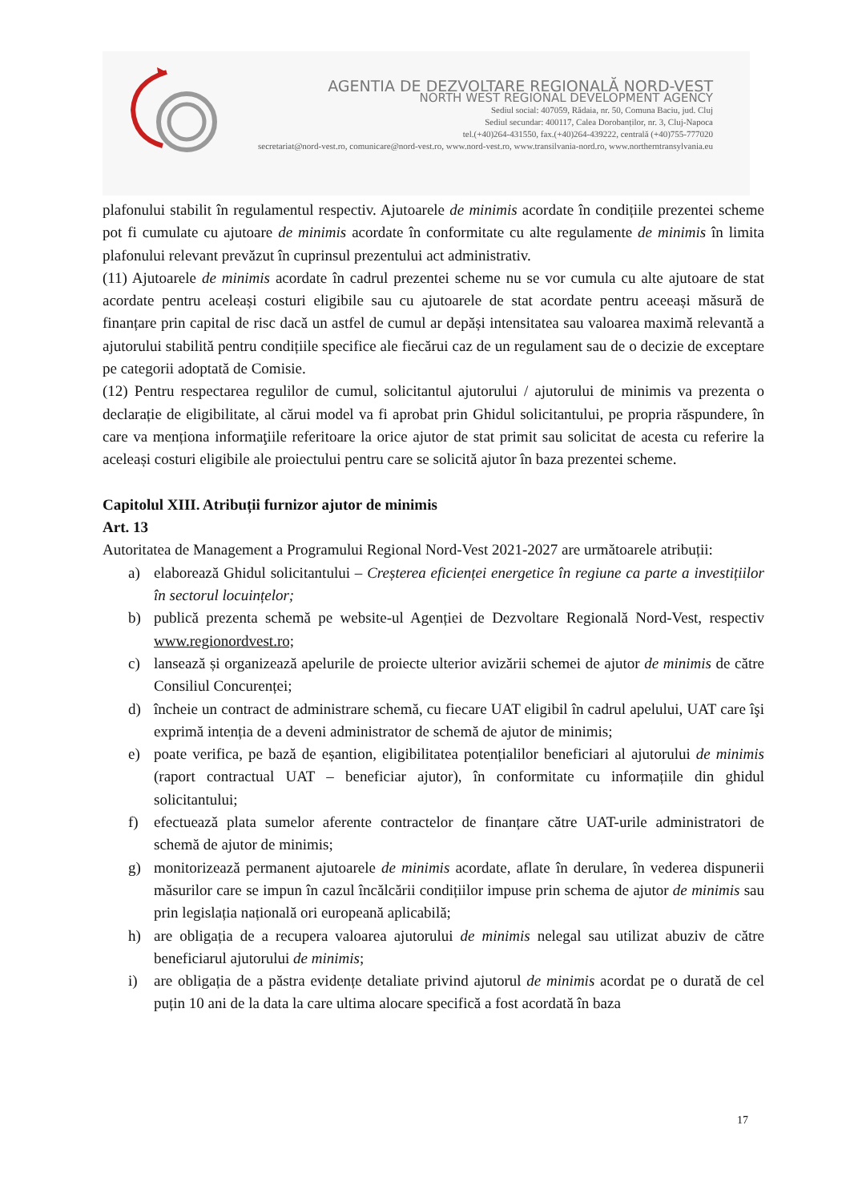AGENTIA DE DEZVOLTARE REGIONALĂ NORD-VEST
NORTH WEST REGIONAL DEVELOPMENT AGENCY
Sediul social: 407059, Rădaia, nr. 50, Comuna Baciu, jud. Cluj
Sediul secundar: 400117, Calea Dorobanților, nr. 3, Cluj-Napoca
tel.(+40)264-431550, fax.(+40)264-439222, centrală (+40)755-777020
secretariat@nord-vest.ro, comunicare@nord-vest.ro, www.nord-vest.ro, www.transilvania-nord.ro, www.northerntransylvania.eu
plafonului stabilit în regulamentul respectiv. Ajutoarele de minimis acordate în condițiile prezentei scheme pot fi cumulate cu ajutoare de minimis acordate în conformitate cu alte regulamente de minimis în limita plafonului relevant prevăzut în cuprinsul prezentului act administrativ.
(11) Ajutoarele de minimis acordate în cadrul prezentei scheme nu se vor cumula cu alte ajutoare de stat acordate pentru aceleași costuri eligibile sau cu ajutoarele de stat acordate pentru aceeași măsură de finanțare prin capital de risc dacă un astfel de cumul ar depăși intensitatea sau valoarea maximă relevantă a ajutorului stabilită pentru condițiile specifice ale fiecărui caz de un regulament sau de o decizie de exceptare pe categorii adoptată de Comisie.
(12) Pentru respectarea regulilor de cumul, solicitantul ajutorului / ajutorului de minimis va prezenta o declarație de eligibilitate, al cărui model va fi aprobat prin Ghidul solicitantului, pe propria răspundere, în care va menționa informaţiile referitoare la orice ajutor de stat primit sau solicitat de acesta cu referire la aceleași costuri eligibile ale proiectului pentru care se solicită ajutor în baza prezentei scheme.
Capitolul XIII. Atribuții furnizor ajutor de minimis
Art. 13
Autoritatea de Management a Programului Regional Nord-Vest 2021-2027 are următoarele atribuții:
a) elaborează Ghidul solicitantului – Creșterea eficienței energetice în regiune ca parte a investițiilor în sectorul locuințelor;
b) publică prezenta schemă pe website-ul Agenției de Dezvoltare Regională Nord-Vest, respectiv www.regionordvest.ro;
c) lansează și organizează apelurile de proiecte ulterior avizării schemei de ajutor de minimis de către Consiliul Concurenței;
d) încheie un contract de administrare schemă, cu fiecare UAT eligibil în cadrul apelului, UAT care îşi exprimă intenția de a deveni administrator de schemă de ajutor de minimis;
e) poate verifica, pe bază de eșantion, eligibilitatea potențialilor beneficiari al ajutorului de minimis (raport contractual UAT – beneficiar ajutor), în conformitate cu informațiile din ghidul solicitantului;
f) efectuează plata sumelor aferente contractelor de finanțare către UAT-urile administratori de schemă de ajutor de minimis;
g) monitorizează permanent ajutoarele de minimis acordate, aflate în derulare, în vederea dispunerii măsurilor care se impun în cazul încălcării condițiilor impuse prin schema de ajutor de minimis sau prin legislația națională ori europeană aplicabilă;
h) are obligația de a recupera valoarea ajutorului de minimis nelegal sau utilizat abuziv de către beneficiarul ajutorului de minimis;
i) are obligația de a păstra evidențe detaliate privind ajutorul de minimis acordat pe o durată de cel puțin 10 ani de la data la care ultima alocare specifică a fost acordată în baza
17